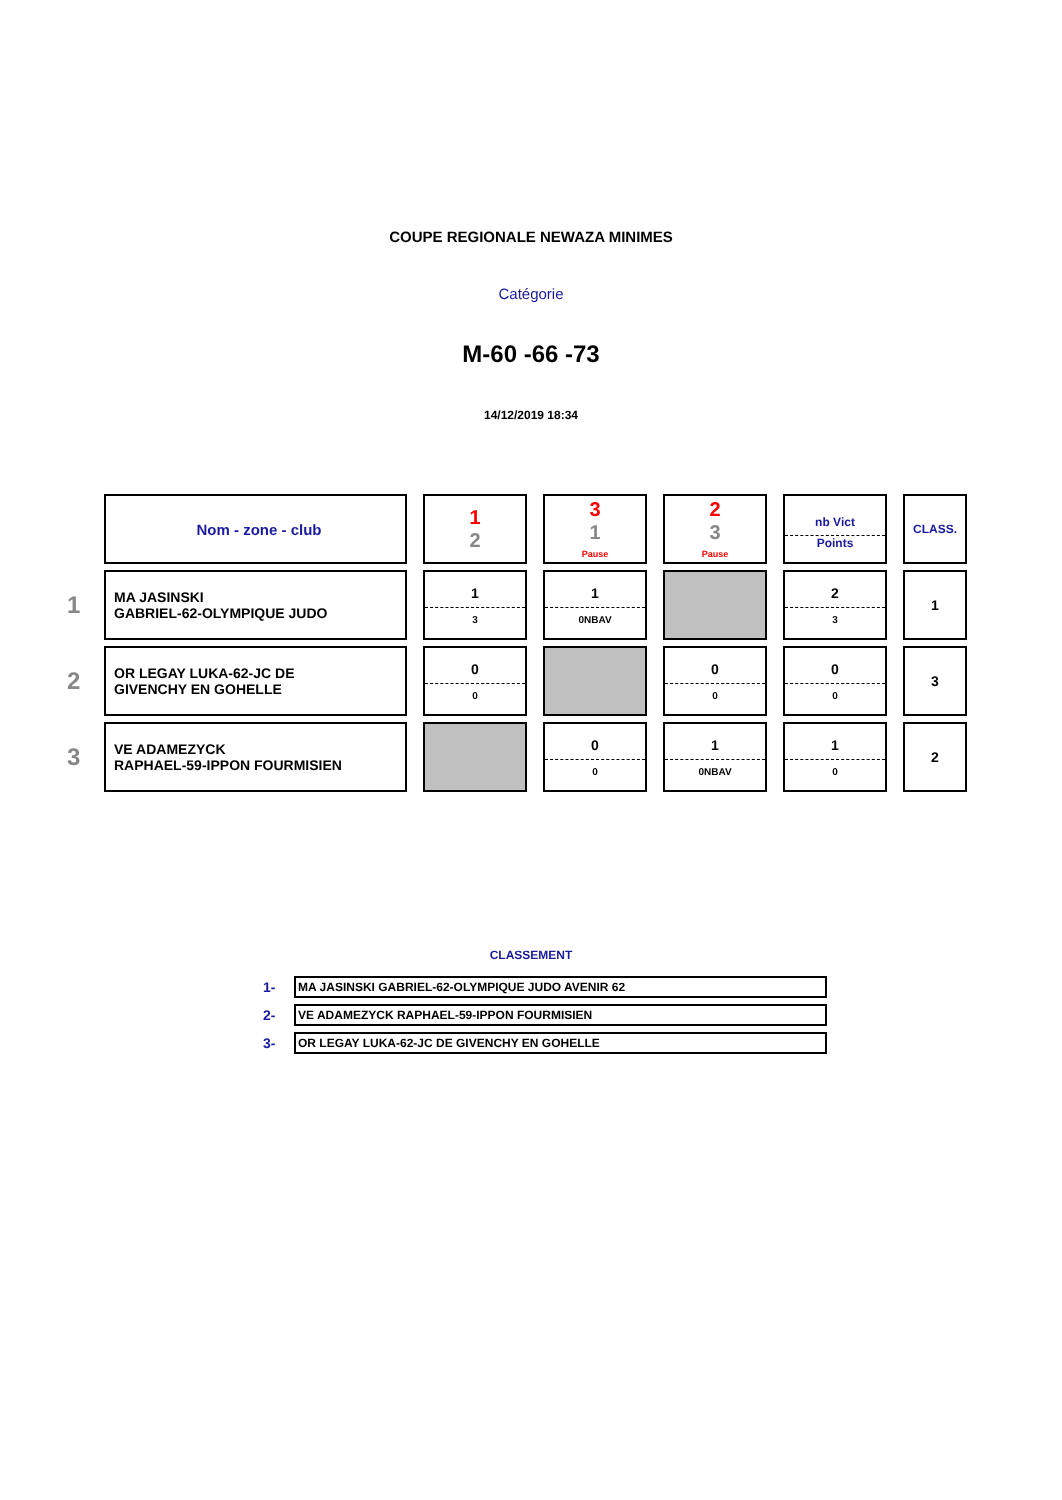COUPE REGIONALE NEWAZA MINIMES
Catégorie
M-60 -66 -73
14/12/2019 18:34
| | Nom - zone - club | 1 2 | 3 1 Pause | 2 3 Pause | nb Vict Points | CLASS. |
| 1 | MA JASINSKI GABRIEL-62-OLYMPIQUE JUDO | 1 3 | 1 0NBAV | | 2 3 | 1 |
| 2 | OR LEGAY LUKA-62-JC DE GIVENCHY EN GOHELLE | 0 0 | | 0 0 | 0 0 | 3 |
| 3 | VE ADAMEZYCK RAPHAEL-59-IPPON FOURMISIEN | | 0 0 | 1 0NBAV | 1 0 | 2 |
CLASSEMENT
| 1- | MA JASINSKI GABRIEL-62-OLYMPIQUE JUDO AVENIR 62 |
| 2- | VE ADAMEZYCK RAPHAEL-59-IPPON FOURMISIEN |
| 3- | OR LEGAY LUKA-62-JC DE GIVENCHY EN GOHELLE |